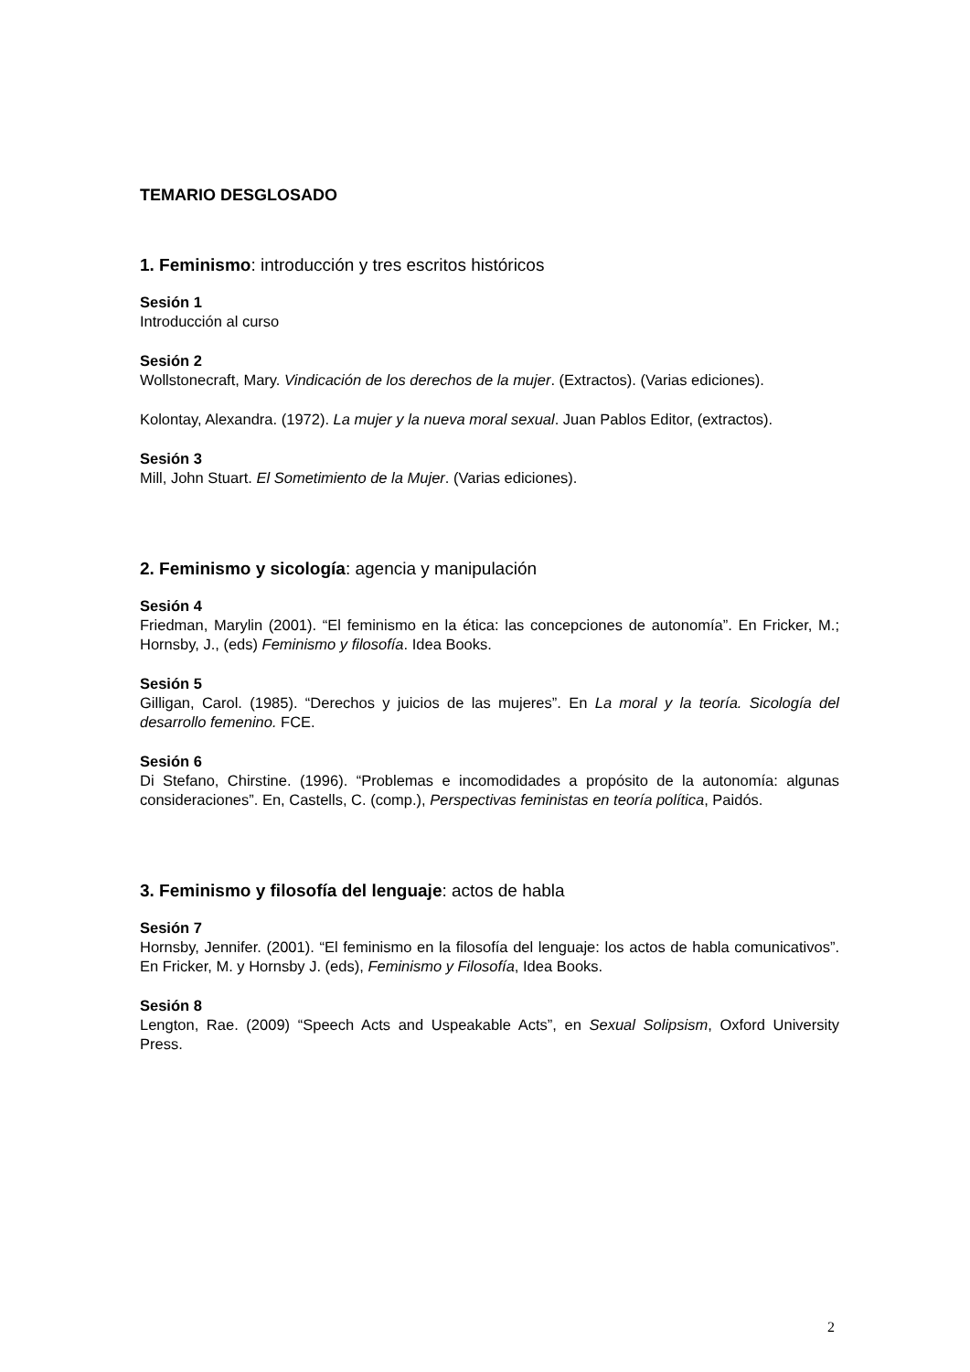TEMARIO DESGLOSADO
1. Feminismo: introducción y tres escritos históricos
Sesión 1
Introducción al curso
Sesión 2
Wollstonecraft, Mary. Vindicación de los derechos de la mujer. (Extractos). (Varias ediciones).
Kolontay, Alexandra. (1972). La mujer y la nueva moral sexual. Juan Pablos Editor, (extractos).
Sesión 3
Mill, John Stuart. El Sometimiento de la Mujer. (Varias ediciones).
2. Feminismo y sicología: agencia y manipulación
Sesión 4
Friedman, Marylin (2001). “El feminismo en la ética: las concepciones de autonomía”. En Fricker, M.; Hornsby, J., (eds) Feminismo y filosofía. Idea Books.
Sesión 5
Gilligan, Carol. (1985). “Derechos y juicios de las mujeres”. En La moral y la teoría. Sicología del desarrollo femenino. FCE.
Sesión 6
Di Stefano, Chirstine. (1996). “Problemas e incomodidades a propósito de la autonomía: algunas consideraciones”. En, Castells, C. (comp.), Perspectivas feministas en teoría política, Paidós.
3. Feminismo y filosofía del lenguaje: actos de habla
Sesión 7
Hornsby, Jennifer. (2001). “El feminismo en la filosofía del lenguaje: los actos de habla comunicativos”. En Fricker, M. y Hornsby J. (eds), Feminismo y Filosofía, Idea Books.
Sesión 8
Lengton, Rae. (2009) “Speech Acts and Uspeakable Acts”, en Sexual Solipsism, Oxford University Press.
2